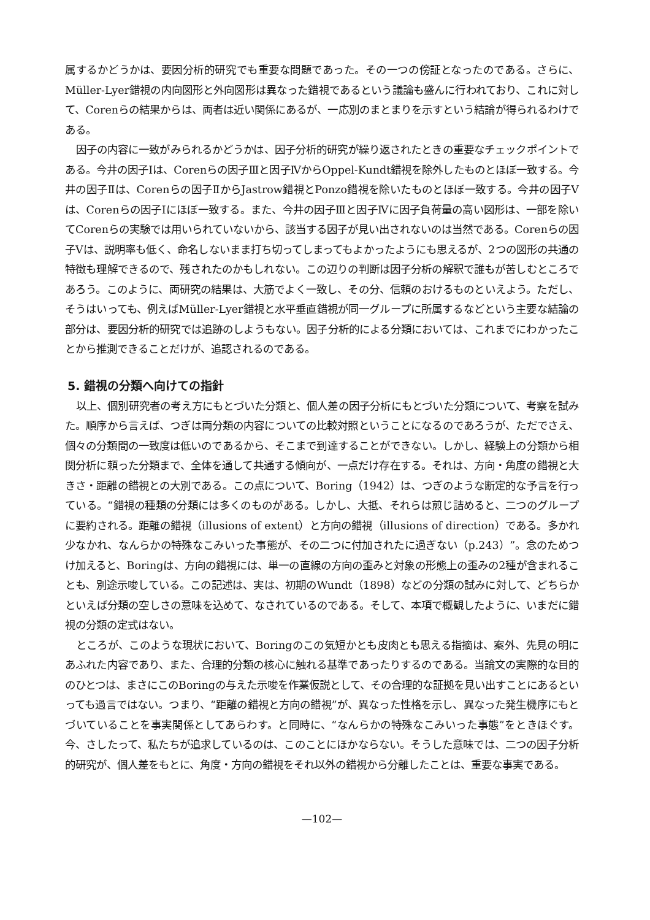属するかどうかは、要因分析的研究でも重要な問題であった。その一つの傍証となったのである。さらに、Müller-Lyer錯視の内向図形と外向図形は異なった錯視であるという議論も盛んに行われており、これに対して、Corenらの結果からは、両者は近い関係にあるが、一応別のまとまりを示すという結論が得られるわけである。
因子の内容に一致がみられるかどうかは、因子分析的研究が繰り返されたときの重要なチェックポイントである。今井の因子Ⅰは、Corenらの因子Ⅲと因子ⅣからOppel-Kundt錯視を除外したものとほぼ一致する。今井の因子Ⅱは、Corenらの因子ⅡからJastrow錯視とPonzo錯視を除いたものとほぼ一致する。今井の因子Ⅴは、Corenらの因子Ⅰにほぼ一致する。また、今井の因子Ⅲと因子Ⅳに因子負荷量の高い図形は、一部を除いてCorenらの実験では用いられていないから、該当する因子が見い出されないのは当然である。Corenらの因子Ⅴは、説明率も低く、命名しないまま打ち切ってしまってもよかったようにも思えるが、2つの図形の共通の特徴も理解できるので、残されたのかもしれない。この辺りの判断は因子分析の解釈で誰もが苦しむところであろう。このように、両研究の結果は、大筋でよく一致し、その分、信頼のおけるものといえよう。ただし、そうはいっても、例えばMüller-Lyer錯視と水平垂直錯視が同一グループに所属するなどという主要な結論の部分は、要因分析的研究では追跡のしようもない。因子分析的による分類においては、これまでにわかったことから推測できることだけが、追認されるのである。
5. 錯視の分類へ向けての指針
以上、個別研究者の考え方にもとづいた分類と、個人差の因子分析にもとづいた分類について、考察を試みた。順序から言えば、つぎは両分類の内容についての比較対照ということになるのであろうが、ただでさえ、個々の分類間の一致度は低いのであるから、そこまで到達することができない。しかし、経験上の分類から相関分析に頼った分類まで、全体を通して共通する傾向が、一点だけ存在する。それは、方向・角度の錯視と大きさ・距離の錯視との大別である。この点について、Boring（1942）は、つぎのような断定的な予言を行っている。“錯視の種類の分類には多くのものがある。しかし、大抵、それらは煎じ詰めると、二つのグループに要約される。距離の錯視（illusions of extent）と方向の錯視（illusions of direction）である。多かれ少なかれ、なんらかの特殊なこみいった事態が、その二つに付加されたに過ぎない（p.243）”。念のためつけ加えると、Boringは、方向の錯視には、単一の直線の方向の歪みと対象の形態上の歪みの2種が含まれることも、別途示唆している。この記述は、実は、初期のWundt（1898）などの分類の試みに対して、どちらかといえば分類の空しさの意味を込めて、なされているのである。そして、本項で概観したように、いまだに錯視の分類の定式はない。
ところが、このような現状において、Boringのこの気短かとも皮肉とも思える指摘は、案外、先見の明にあふれた内容であり、また、合理的分類の核心に触れる基準であったりするのである。当論文の実際的な目的のひとつは、まさにこのBoringの与えた示唆を作業仮説として、その合理的な証拠を見い出すことにあるといっても過言ではない。つまり、“距離の錯視と方向の錯視”が、異なった性格を示し、異なった発生機序にもとづいていることを事実関係としてあらわす。と同時に、“なんらかの特殊なこみいった事態”をときほぐす。今、さしたって、私たちが追求しているのは、このことにほかならない。そうした意味では、二つの因子分析的研究が、個人差をもとに、角度・方向の錯視をそれ以外の錯視から分離したことは、重要な事実である。
—102—